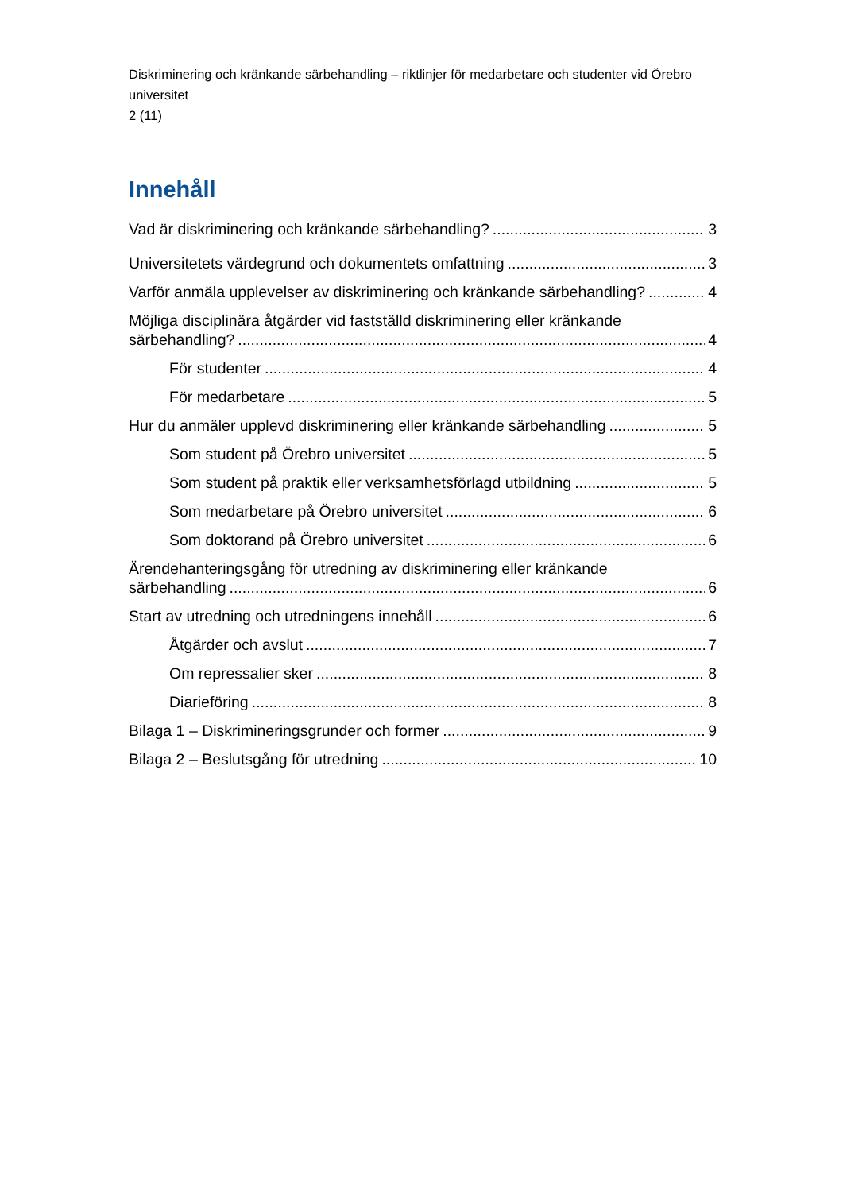Diskriminering och kränkande särbehandling – riktlinjer för medarbetare och studenter vid Örebro universitet
2 (11)
Innehåll
Vad är diskriminering och kränkande särbehandling? 3
Universitetets värdegrund och dokumentets omfattning 3
Varför anmäla upplevelser av diskriminering och kränkande särbehandling? 4
Möjliga disciplinära åtgärder vid fastställd diskriminering eller kränkande
särbehandling? 4
För studenter 4
För medarbetare 5
Hur du anmäler upplevd diskriminering eller kränkande särbehandling 5
Som student på Örebro universitet 5
Som student på praktik eller verksamhetsförlagd utbildning 5
Som medarbetare på Örebro universitet 6
Som doktorand på Örebro universitet 6
Ärendehanteringsgång för utredning av diskriminering eller kränkande
särbehandling 6
Start av utredning och utredningens innehåll 6
Åtgärder och avslut 7
Om repressalier sker 8
Diarieföring 8
Bilaga 1 – Diskrimineringsgrunder och former 9
Bilaga 2 – Beslutsgång för utredning 10